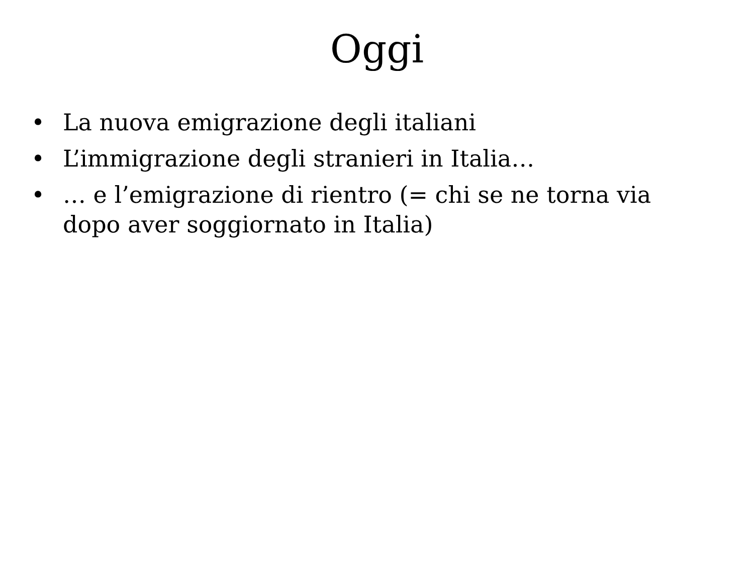Oggi
• La nuova emigrazione degli italiani
• L’immigrazione degli stranieri in Italia…
• … e l’emigrazione di rientro (= chi se ne torna via dopo aver soggiornato in Italia)